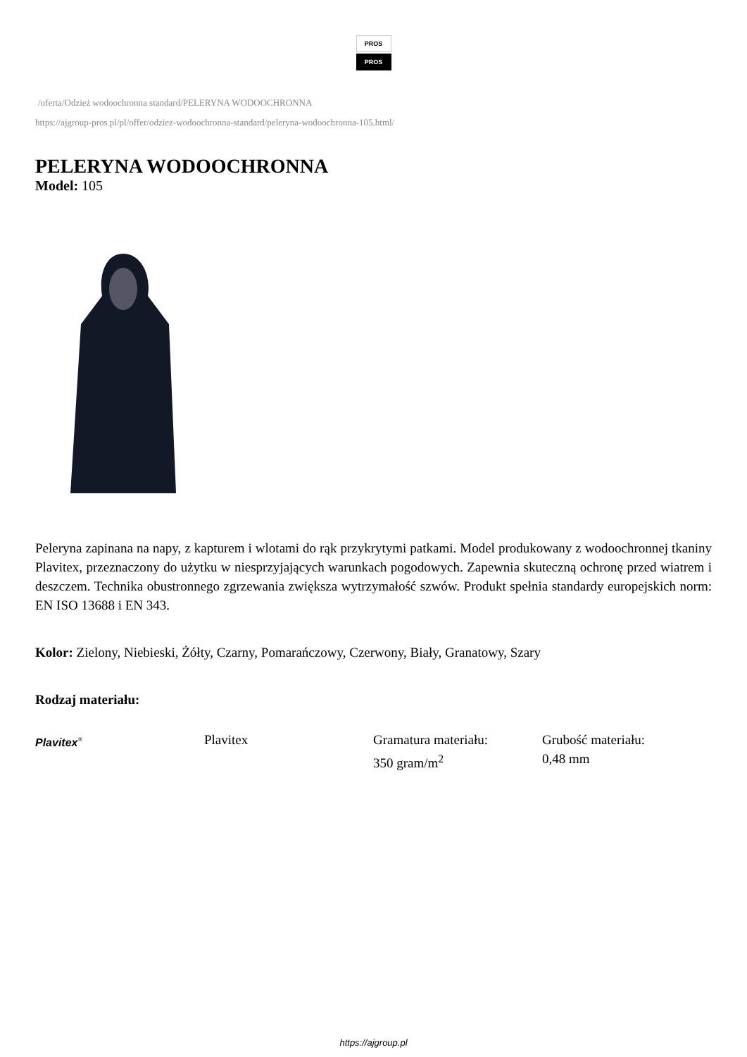PROS
PROS
/oferta/Odzież wodoochronna standard/PELERYNA WODOOCHRONNA
https://ajgroup-pros.pl/pl/offer/odziez-wodoochronna-standard/peleryna-wodoochronna-105.html/
PELERYNA WODOOCHRONNA
Model: 105
Peleryna zapinana na napy, z kapturem i wlotami do rąk przykrytymi patkami. Model produkowany z wodoochronnej tkaniny Plavitex, przeznaczony do użytku w niesprzyjających warunkach pogodowych. Zapewnia skuteczną ochronę przed wiatrem i deszczem. Technika obustronnego zgrzewania zwiększa wytrzymałość szwów. Produkt spełnia standardy europejskich norm: EN ISO 13688 i EN 343.
Kolor: Zielony, Niebieski, Żółty, Czarny, Pomarańczowy, Czerwony, Biały, Granatowy, Szary
Rodzaj materiału:
Plavitex<sup>®</sup>
Plavitex Gramatura materiału:
350 gram/m<sup>2</sup>
Grubość materiału:
0,48 mm
https://ajgroup.pl